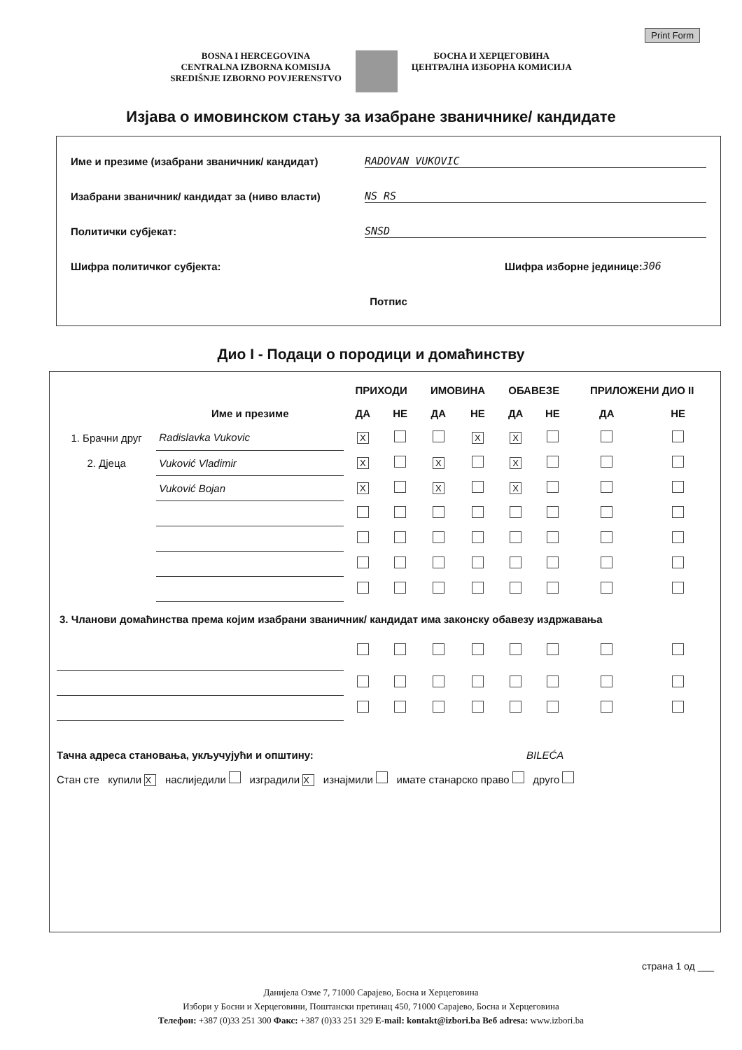Print Form
BOSNA I HERCEGOVINA
CENTRALNA IZBORNA KOMISIJA
SREDIŠNJE IZBORNO POVJERENSTVO
БОСНА И ХЕРЦЕГОВИНА
ЦЕНТРАЛНА ИЗБОРНА КОМИСИЈА
Изјава о имовинском стању за изабране званичнике/ кандидате
Име и презиме (изабрани званичник/ кандидат) RADOVAN VUKOVIC
Изабрани званичник/ кандидат за (ниво власти) NS RS
Политички субјекат: SNSD
Шифра политичког субјекта: Шифра изборне јединице: 306
Потпис
Дио I - Подаци о породици и домаћинству
| | | ПРИХОДИ | | ИМОВИНА | | ОБАВЕЗЕ | | ПРИЛОЖЕНИ ДИО II | |
| --- | --- | --- | --- | --- | --- | --- | --- | --- | --- |
| | Име и презиме | ДА | НЕ | ДА | НЕ | ДА | НЕ | ДА | НЕ |
| 1. Брачни друг | Radislavka Vukovic | X | | | X | X | | | |
| 2. Дјеца | Vuković Vladimir | X | | X | | X | | | |
| | Vuković Bojan | X | | X | | X | | | |
| 3. Чланови домаћинства према којим изабрани званичник/ кандидат има законску обавезу издржавања | | | | | | | | | |
Тачна адреса становања, укључујући и општину: BILEĆA
Стан сте купили X наслиједили изградили X изнајмили имате станарско право друго
страна 1 од ___
Данијела Озме 7, 71000 Сарајево, Босна и Херцеговина
Избори у Босни и Херцеговини, Поштански претинац 450, 71000 Сарајево, Босна и Херцеговина
Телефон: +387 (0)33 251 300 Факс: +387 (0)33 251 329 E-mail: kontakt@izbori.ba Веб adresa: www.izbori.ba